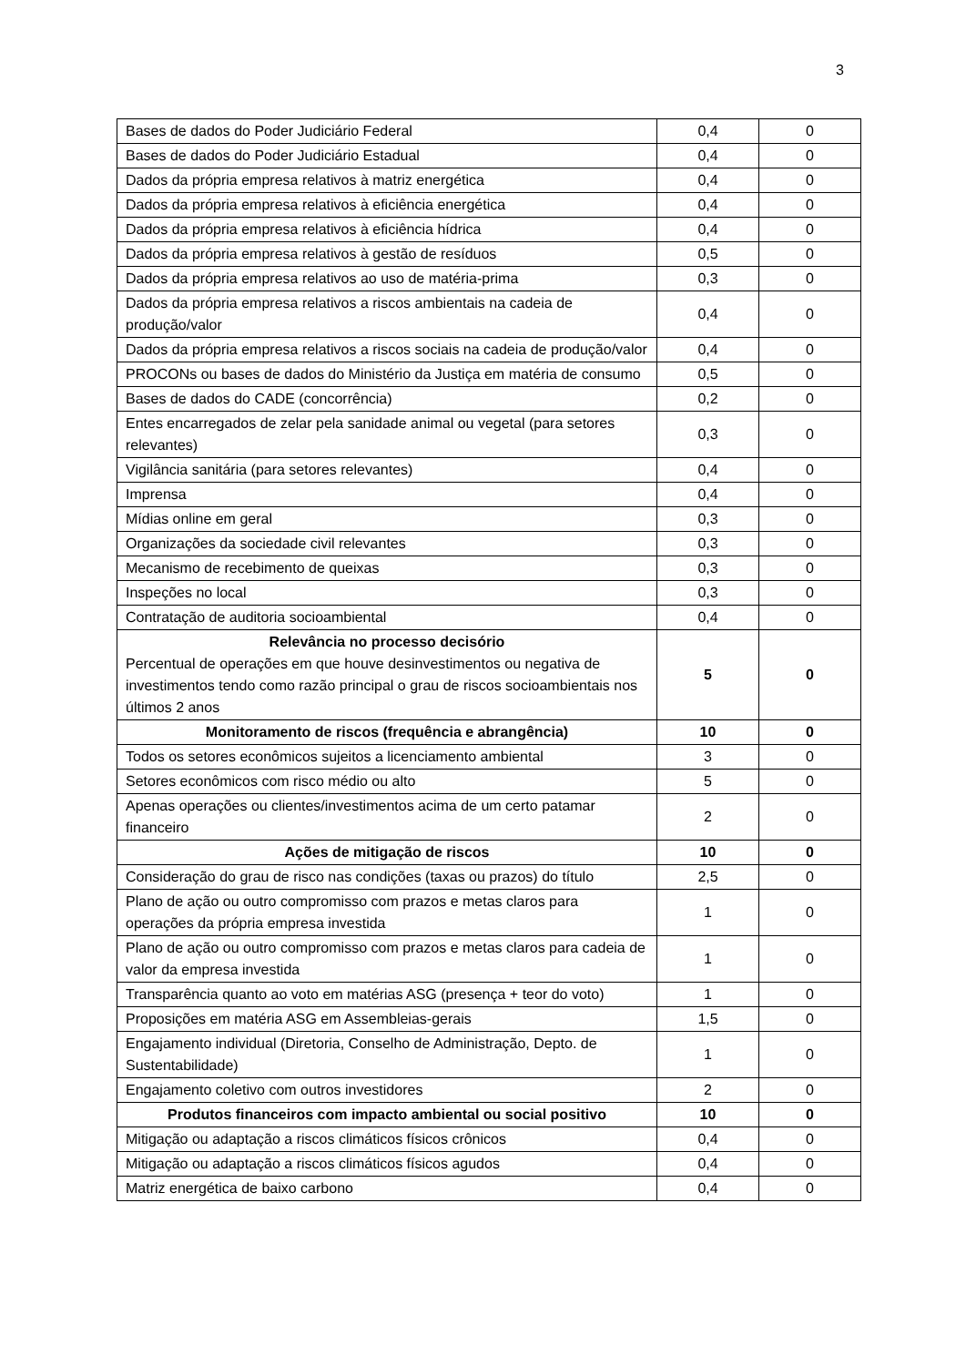3
| Bases de dados do Poder Judiciário Federal | 0,4 | 0 |
| Bases de dados do Poder Judiciário Estadual | 0,4 | 0 |
| Dados da própria empresa relativos à matriz energética | 0,4 | 0 |
| Dados da própria empresa relativos à eficiência energética | 0,4 | 0 |
| Dados da própria empresa relativos à eficiência hídrica | 0,4 | 0 |
| Dados da própria empresa relativos à gestão de resíduos | 0,5 | 0 |
| Dados da própria empresa relativos ao uso de matéria-prima | 0,3 | 0 |
| Dados da própria empresa relativos a riscos ambientais na cadeia de produção/valor | 0,4 | 0 |
| Dados da própria empresa relativos a riscos sociais na cadeia de produção/valor | 0,4 | 0 |
| PROCONs ou bases de dados do Ministério da Justiça em matéria de consumo | 0,5 | 0 |
| Bases de dados do CADE (concorrência) | 0,2 | 0 |
| Entes encarregados de zelar pela sanidade animal ou vegetal (para setores relevantes) | 0,3 | 0 |
| Vigilância sanitária (para setores relevantes) | 0,4 | 0 |
| Imprensa | 0,4 | 0 |
| Mídias online em geral | 0,3 | 0 |
| Organizações da sociedade civil relevantes | 0,3 | 0 |
| Mecanismo de recebimento de queixas | 0,3 | 0 |
| Inspeções no local | 0,3 | 0 |
| Contratação de auditoria socioambiental | 0,4 | 0 |
| Relevância no processo decisório Percentual de operações em que houve desinvestimentos ou negativa de investimentos tendo como razão principal o grau de riscos socioambientais nos últimos 2 anos | 5 | 0 |
| Monitoramento de riscos (frequência e abrangência) | 10 | 0 |
| Todos os setores econômicos sujeitos a licenciamento ambiental | 3 | 0 |
| Setores econômicos com risco médio ou alto | 5 | 0 |
| Apenas operações ou clientes/investimentos acima de um certo patamar financeiro | 2 | 0 |
| Ações de mitigação de riscos | 10 | 0 |
| Consideração do grau de risco nas condições (taxas ou prazos) do título | 2,5 | 0 |
| Plano de ação ou outro compromisso com prazos e metas claros para operações da própria empresa investida | 1 | 0 |
| Plano de ação ou outro compromisso com prazos e metas claros para cadeia de valor da empresa investida | 1 | 0 |
| Transparência quanto ao voto em matérias ASG (presença + teor do voto) | 1 | 0 |
| Proposições em matéria ASG em Assembleias-gerais | 1,5 | 0 |
| Engajamento individual (Diretoria, Conselho de Administração, Depto. de Sustentabilidade) | 1 | 0 |
| Engajamento coletivo com outros investidores | 2 | 0 |
| Produtos financeiros com impacto ambiental ou social positivo | 10 | 0 |
| Mitigação ou adaptação a riscos climáticos físicos crônicos | 0,4 | 0 |
| Mitigação ou adaptação a riscos climáticos físicos agudos | 0,4 | 0 |
| Matriz energética de baixo carbono | 0,4 | 0 |